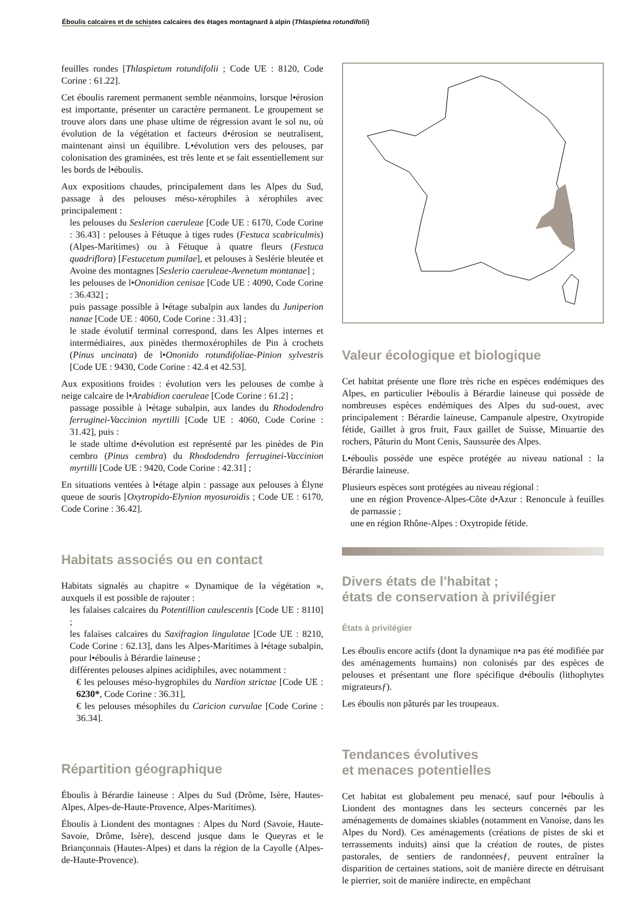Éboulis calcaires et de schistes calcaires des étages montagnard à alpin (Thlaspietea rotundifolii)
feuilles rondes [Thlaspietum rotundifolii ; Code UE : 8120, Code Corine : 61.22].
Cet éboulis rarement permanent semble néanmoins, lorsque l•érosion est importante, présenter un caractère permanent. Le groupement se trouve alors dans une phase ultime de régression avant le sol nu, où évolution de la végétation et facteurs d•érosion se neutralisent, maintenant ainsi un équilibre. L•évolution vers des pelouses, par colonisation des graminées, est très lente et se fait essentiellement sur les bords de l•éboulis.
Aux expositions chaudes, principalement dans les Alpes du Sud, passage à des pelouses méso-xérophiles à xérophiles avec principalement :
les pelouses du Seslerion caeruleae [Code UE : 6170, Code Corine : 36.43] : pelouses à Fétuque à tiges rudes (Festuca scabriculmis) (Alpes-Maritimes) ou à Fétuque à quatre fleurs (Festuca quadriflora) [Festucetum pumilae], et pelouses à Seslérie bleutée et Avoine des montagnes [Seslerio caeruleae-Avenetum montanae] ;
les pelouses de l•Ononidion cenisae [Code UE : 4090, Code Corine : 36.432] ;
puis passage possible à l•étage subalpin aux landes du Juniperion nanae [Code UE : 4060, Code Corine : 31.43] ;
le stade évolutif terminal correspond, dans les Alpes internes et intermédiaires, aux pinèdes thermoxérophiles de Pin à crochets (Pinus uncinata) de l•Ononido rotundifoliae-Pinion sylvestris [Code UE : 9430, Code Corine : 42.4 et 42.53].
Aux expositions froides : évolution vers les pelouses de combe à neige calcaire de l•Arabidion caeruleae [Code Corine : 61.2] ;
passage possible à l•étage subalpin, aux landes du Rhododendro ferruginei-Vaccinion myrtilli [Code UE : 4060, Code Corine : 31.42], puis :
le stade ultime d•évolution est représenté par les pinèdes de Pin cembro (Pinus cembra) du Rhododendro ferruginei-Vaccinion myrtilli [Code UE : 9420, Code Corine : 42.31] ;
En situations ventées à l•étage alpin : passage aux pelouses à Élyne queue de souris [Oxytropido-Elynion myosuroidis ; Code UE : 6170, Code Corine : 36.42].
Habitats associés ou en contact
Habitats signalés au chapitre « Dynamique de la végétation », auxquels il est possible de rajouter :
les falaises calcaires du Potentillion caulescentis [Code UE : 8110] ;
les falaises calcaires du Saxifragion lingulatae [Code UE : 8210, Code Corine : 62.13], dans les Alpes-Maritimes à l•étage subalpin, pour l•éboulis à Bérardie laineuse ;
différentes pelouses alpines acidiphiles, avec notamment :
€ les pelouses méso-hygrophiles du Nardion strictae [Code UE : 6230*, Code Corine : 36.31],
€ les pelouses mésophiles du Caricion curvulae [Code Corine : 36.34].
Répartition géographique
Éboulis à Bérardie laineuse : Alpes du Sud (Drôme, Isère, Hautes-Alpes, Alpes-de-Haute-Provence, Alpes-Maritimes).
Éboulis à Liondent des montagnes : Alpes du Nord (Savoie, Haute-Savoie, Drôme, Isère), descend jusque dans le Queyras et le Briançonnais (Hautes-Alpes) et dans la région de la Cayolle (Alpes-de-Haute-Provence).
Valeur écologique et biologique
Cet habitat présente une flore très riche en espèces endémiques des Alpes, en particulier l•éboulis à Bérardie laineuse qui possède de nombreuses espèces endémiques des Alpes du sud-ouest, avec principalement : Bérardie laineuse, Campanule alpestre, Oxytropide fétide, Gaillet à gros fruit, Faux gaillet de Suisse, Minuartie des rochers, Pâturin du Mont Cenis, Saussurée des Alpes.
L•éboulis possède une espèce protégée au niveau national : la Bérardie laineuse.
Plusieurs espèces sont protégées au niveau régional :
une en région Provence-Alpes-Côte d•Azur : Renoncule à feuilles de parnassie ;
une en région Rhône-Alpes : Oxytropide fétide.
Divers états de l’habitat ;
états de conservation à privilégier
États à privilégier
Les éboulis encore actifs (dont la dynamique n•a pas été modifiée par des aménagements humains) non colonisés par des espèces de pelouses et présentant une flore spécifique d•éboulis (lithophytes migrateursƒ).
Les éboulis non pâturés par les troupeaux.
Tendances évolutives
et menaces potentielles
Cet habitat est globalement peu menacé, sauf pour l•éboulis à Liondent des montagnes dans les secteurs concernés par les aménagements de domaines skiables (notamment en Vanoise, dans les Alpes du Nord). Ces aménagements (créations de pistes de ski et terrassements induits) ainsi que la création de routes, de pistes pastorales, de sentiers de randonnéesƒ, peuvent entraîner la disparition de certaines stations, soit de manière directe en détruisant le pierrier, soit de manière indirecte, en empêchant